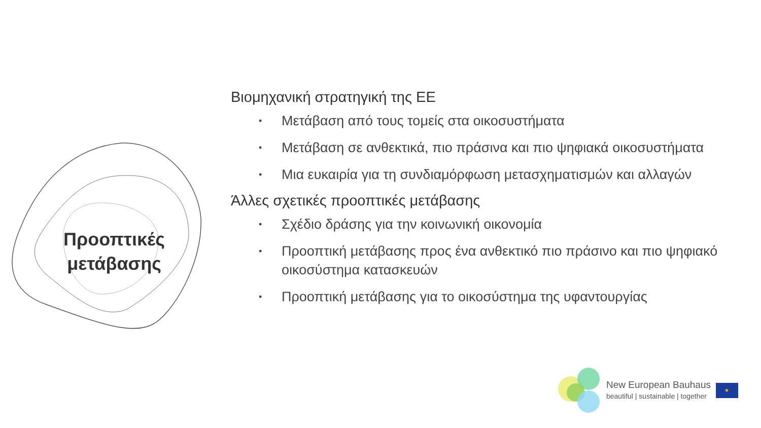Προοπτικές
μετάβασης
Βιομηχανική στρατηγική της ΕΕ
• Μετάβαση από τους τομείς στα οικοσυστήματα
• Μετάβαση σε ανθεκτικά, πιο πράσινα και πιο ψηφιακά οικοσυστήματα
• Μια ευκαιρία για τη συνδιαμόρφωση μετασχηματισμών και αλλαγών
Άλλες σχετικές προοπτικές μετάβασης
• Σχέδιο δράσης για την κοινωνική οικονομία
• Προοπτική μετάβασης προς ένα ανθεκτικό πιο πράσινο και πιο ψηφιακό οικοσύστημα κατασκευών
• Προοπτική μετάβασης για το οικοσύστημα της υφαντουργίας
New European Bauhaus
beautiful | sustainable | together
★